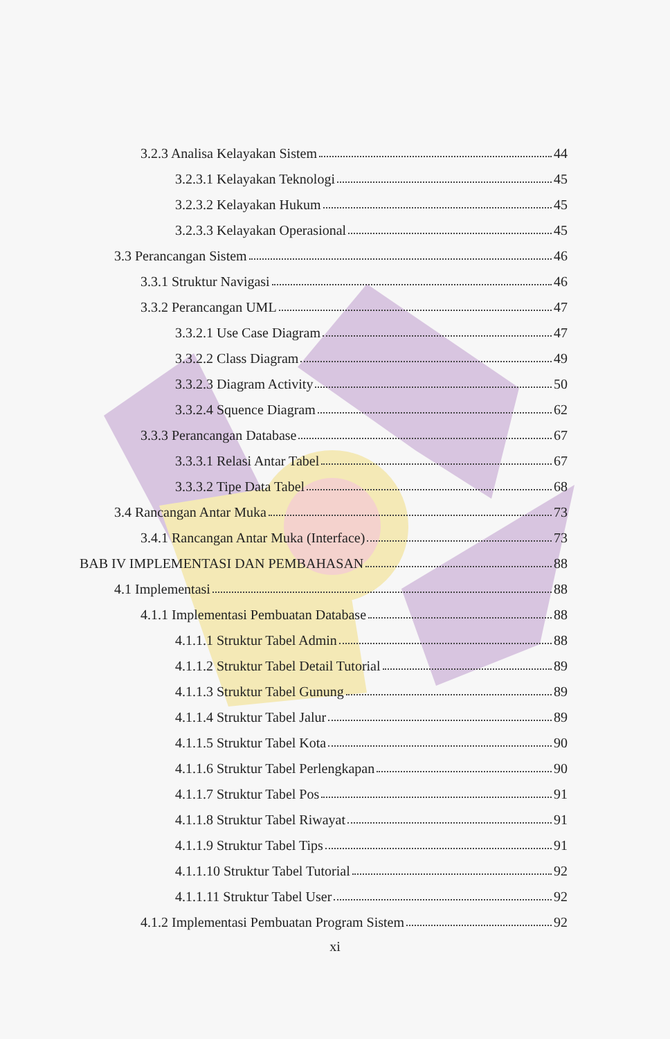3.2.3 Analisa Kelayakan Sistem 44
3.2.3.1 Kelayakan Teknologi 45
3.2.3.2 Kelayakan Hukum 45
3.2.3.3 Kelayakan Operasional 45
3.3 Perancangan Sistem 46
3.3.1 Struktur Navigasi 46
3.3.2 Perancangan UML 47
3.3.2.1 Use Case Diagram 47
3.3.2.2 Class Diagram 49
3.3.2.3 Diagram Activity 50
3.3.2.4 Squence Diagram 62
3.3.3 Perancangan Database 67
3.3.3.1 Relasi Antar Tabel 67
3.3.3.2 Tipe Data Tabel 68
3.4 Rancangan Antar Muka 73
3.4.1 Rancangan Antar Muka (Interface) 73
BAB IV IMPLEMENTASI DAN PEMBAHASAN 88
4.1 Implementasi 88
4.1.1 Implementasi Pembuatan Database 88
4.1.1.1 Struktur Tabel Admin 88
4.1.1.2 Struktur Tabel Detail Tutorial 89
4.1.1.3 Struktur Tabel Gunung 89
4.1.1.4 Struktur Tabel Jalur 89
4.1.1.5 Struktur Tabel Kota 90
4.1.1.6 Struktur Tabel Perlengkapan 90
4.1.1.7 Struktur Tabel Pos 91
4.1.1.8 Struktur Tabel Riwayat 91
4.1.1.9 Struktur Tabel Tips 91
4.1.1.10 Struktur Tabel Tutorial 92
4.1.1.11 Struktur Tabel User 92
4.1.2 Implementasi Pembuatan Program Sistem 92
xi